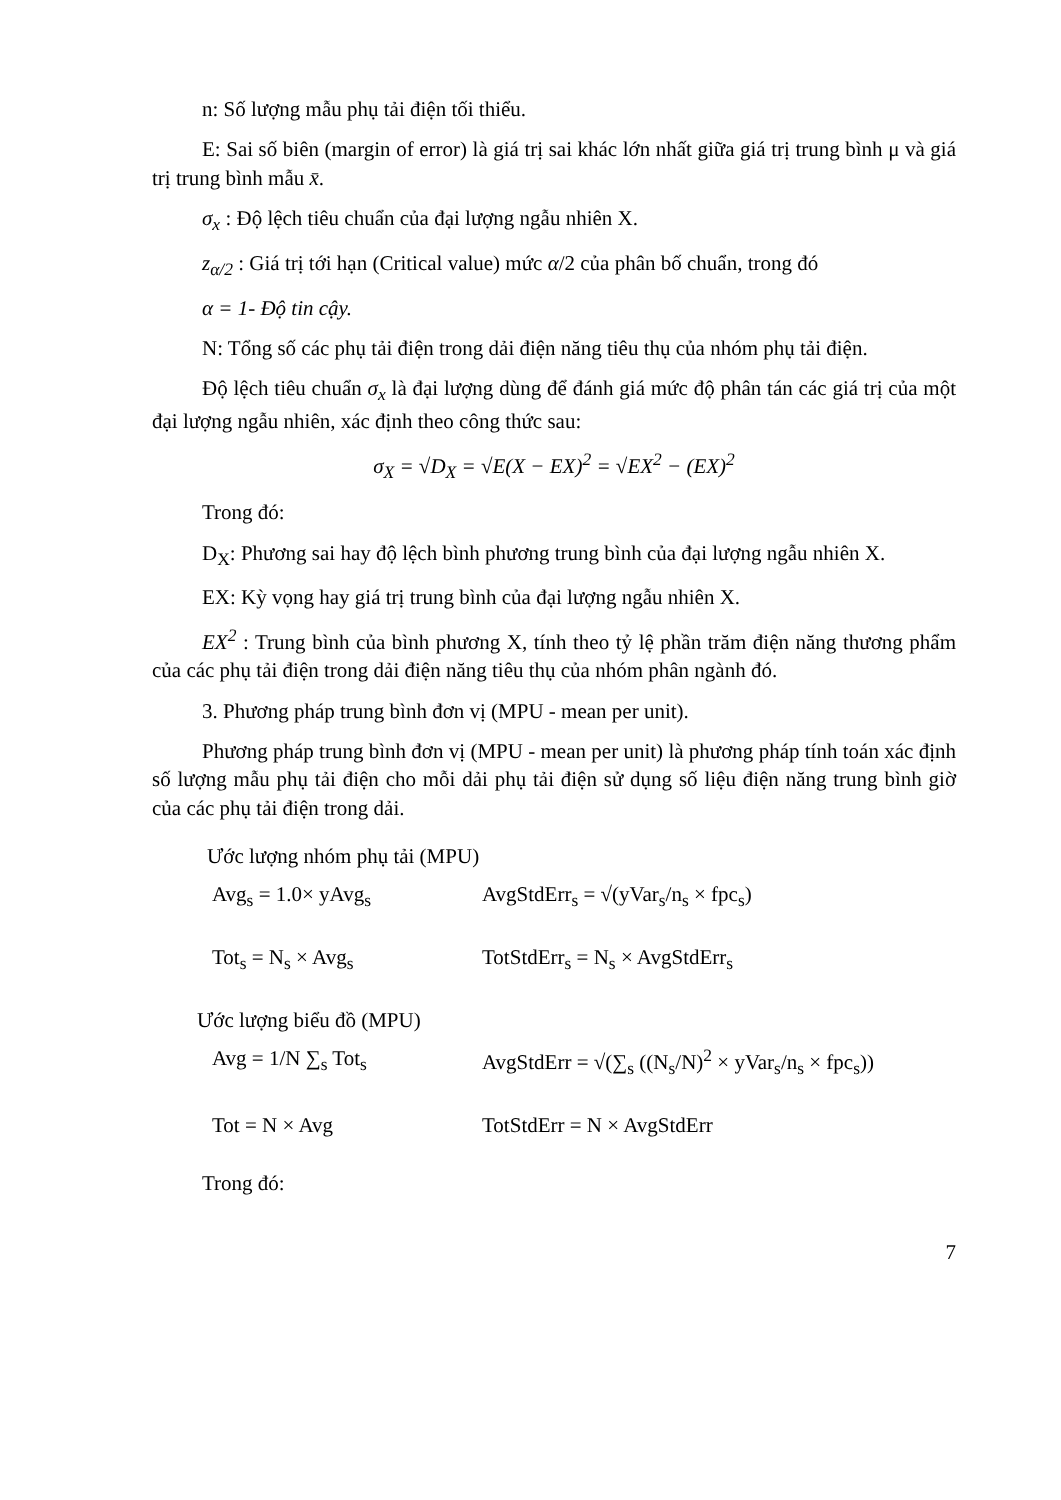n: Số lượng mẫu phụ tải điện tối thiểu.
E: Sai số biên (margin of error) là giá trị sai khác lớn nhất giữa giá trị trung bình μ và giá trị trung bình mẫu x̄.
σ<sub>x</sub> : Độ lệch tiêu chuẩn của đại lượng ngẫu nhiên X.
z<sub>α/2</sub> : Giá trị tới hạn (Critical value) mức α/2 của phân bố chuẩn, trong đó
α = 1- Độ tin cậy.
N: Tổng số các phụ tải điện trong dải điện năng tiêu thụ của nhóm phụ tải điện.
Độ lệch tiêu chuẩn σ<sub>x</sub> là đại lượng dùng để đánh giá mức độ phân tán các giá trị của một đại lượng ngẫu nhiên, xác định theo công thức sau:
σ<sub>X</sub> = √D<sub>X</sub> = √E(X − EX)<sup>2</sup> = √EX<sup>2</sup> − (EX)<sup>2</sup>
Trong đó:
D<sub>X</sub>: Phương sai hay độ lệch bình phương trung bình của đại lượng ngẫu nhiên X.
EX: Kỳ vọng hay giá trị trung bình của đại lượng ngẫu nhiên X.
EX<sup>2</sup> : Trung bình của bình phương X, tính theo tỷ lệ phần trăm điện năng thương phẩm của các phụ tải điện trong dải điện năng tiêu thụ của nhóm phân ngành đó.
3. Phương pháp trung bình đơn vị (MPU - mean per unit).
Phương pháp trung bình đơn vị (MPU - mean per unit) là phương pháp tính toán xác định số lượng mẫu phụ tải điện cho mỗi dải phụ tải điện sử dụng số liệu điện năng trung bình giờ của các phụ tải điện trong dải.
Ước lượng nhóm phụ tải (MPU)
Avg<sub>s</sub> = 1.0× yAvg<sub>s</sub> AvgStdErr<sub>s</sub> = √(yVar<sub>s</sub>/n<sub>s</sub> × fpc<sub>s</sub>)
Tot<sub>s</sub> = N<sub>s</sub> × Avg<sub>s</sub> TotStdErr<sub>s</sub> = N<sub>s</sub> × AvgStdErr<sub>s</sub>
Ước lượng biểu đồ (MPU)
Avg = 1/N ∑<sub>s</sub> Tot<sub>s</sub> AvgStdErr = √(∑<sub>s</sub> ((N<sub>s</sub>/N)<sup>2</sup> × yVar<sub>s</sub>/n<sub>s</sub> × fpc<sub>s</sub>))
Tot = N × Avg TotStdErr = N × AvgStdErr
Trong đó:
7